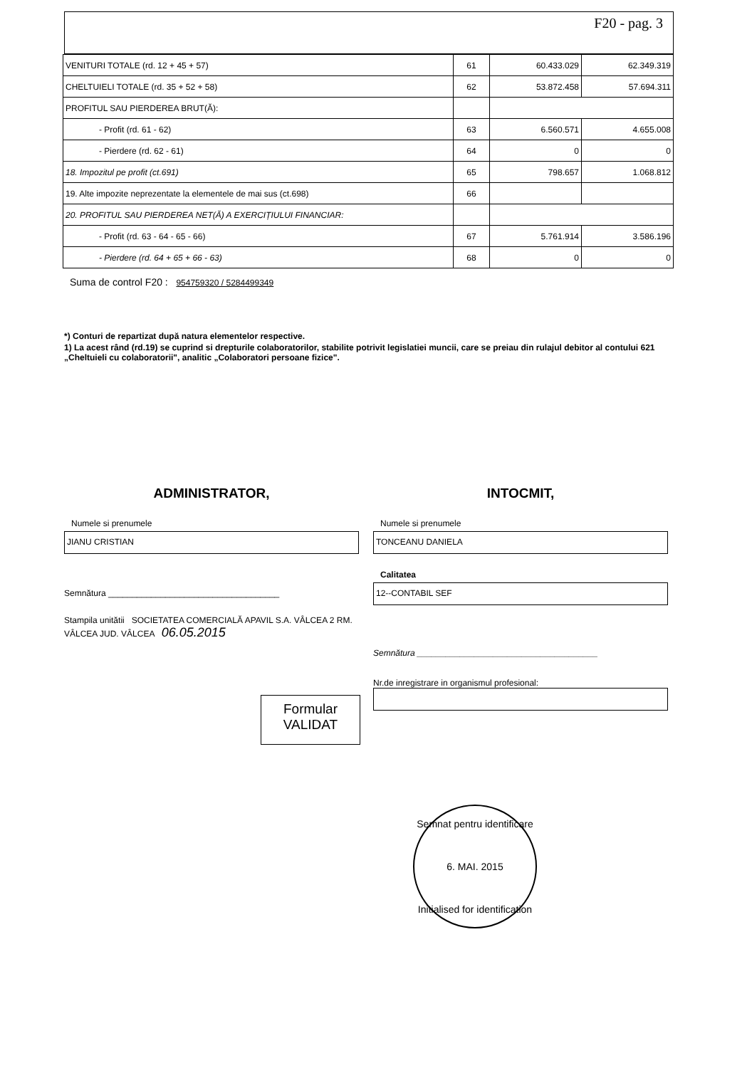F20 - pag. 3
| VENITURI TOTALE (rd. 12 + 45 + 57) | 61 | 60.433.029 | 62.349.319 |
| CHELTUIELI TOTALE (rd. 35 + 52 + 58) | 62 | 53.872.458 | 57.694.311 |
| PROFITUL SAU PIERDEREA BRUT(Ă): | | | |
| - Profit (rd. 61 - 62) | 63 | 6.560.571 | 4.655.008 |
| - Pierdere (rd. 62 - 61) | 64 | 0 | 0 |
| 18. Impozitul pe profit (ct.691) | 65 | 798.657 | 1.068.812 |
| 19. Alte impozite neprezentate la elementele de mai sus (ct.698) | 66 | | |
| 20. PROFITUL SAU PIERDEREA NET(Ă) A EXERCIȚIULUI FINANCIAR: | | | |
| - Profit (rd. 63 - 64 - 65 - 66) | 67 | 5.761.914 | 3.586.196 |
| - Pierdere (rd. 64 + 65 + 66 - 63) | 68 | 0 | 0 |
Suma de control F20 : 954759320 / 5284499349
*) Conturi de repartizat după natura elementelor respective.
1) La acest rând (rd.19) se cuprind si drepturile colaboratorilor, stabilite potrivit legislatiei muncii, care se preiau din rulajul debitor al contului 621 „Cheltuieli cu colaboratorii", analitic „Colaboratori persoane fizice".
ADMINISTRATOR,
Numele si prenumele
JIANU CRISTIAN
Semnătura ____________________________________
Stampila unitătii SOCIETATEA COMERCIALĂ APAVIL S.A. VÂLCEA 2 RM. VÂLCEA JUD. VÂLCEA 06.05.2015
Formular
VALIDAT
INTOCMIT,
Numele si prenumele
TONCEANU DANIELA
Calitatea
12--CONTABIL SEF
Semnătura ______________________________________
Nr.de inregistrare in organismul profesional:
Semnat pentru identificare
6. MAI. 2015
Initialised for identification